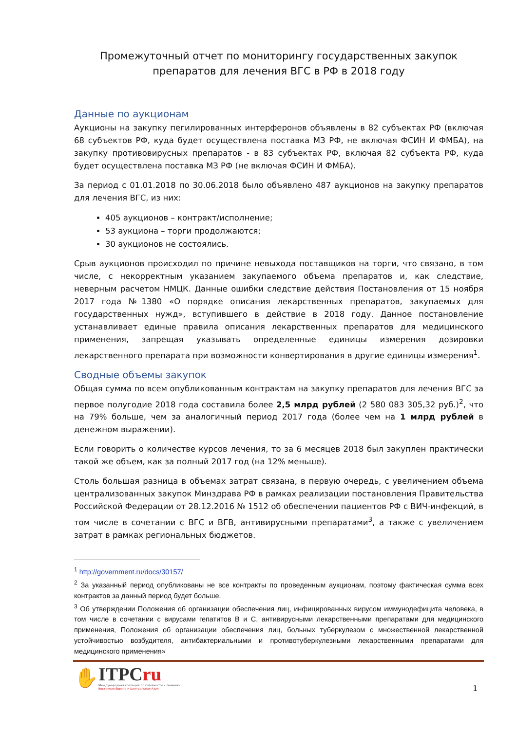Промежуточный отчет по мониторингу государственных закупок препаратов для лечения ВГС в РФ в 2018 году
Данные по аукционам
Аукционы на закупку пегилированных интерферонов объявлены в 82 субъектах РФ (включая 68 субъектов РФ, куда будет осуществлена поставка МЗ РФ, не включая ФСИН И ФМБА), на закупку противовирусных препаратов - в 83 субъектах РФ, включая 82 субъекта РФ, куда будет осуществлена поставка МЗ РФ (не включая ФСИН И ФМБА).
За период с 01.01.2018 по 30.06.2018 было объявлено 487 аукционов на закупку препаратов для лечения ВГС, из них:
405 аукционов – контракт/исполнение;
53 аукциона – торги продолжаются;
30 аукционов не состоялись.
Срыв аукционов происходил по причине невыхода поставщиков на торги, что связано, в том числе, с некорректным указанием закупаемого объема препаратов и, как следствие, неверным расчетом НМЦК. Данные ошибки следствие действия Постановления от 15 ноября 2017 года №1380 «О порядке описания лекарственных препаратов, закупаемых для государственных нужд», вступившего в действие в 2018 году. Данное постановление устанавливает единые правила описания лекарственных препаратов для медицинского применения, запрещая указывать определенные единицы измерения дозировки лекарственного препарата при возможности конвертирования в другие единицы измерения<sup>1</sup>.
Сводные объемы закупок
Общая сумма по всем опубликованным контрактам на закупку препаратов для лечения ВГС за первое полугодие 2018 года составила более 2,5 млрд рублей (2 580 083 305,32 руб.)<sup>2</sup>, что на 79% больше, чем за аналогичный период 2017 года (более чем на 1 млрд рублей в денежном выражении).
Если говорить о количестве курсов лечения, то за 6 месяцев 2018 был закуплен практически такой же объем, как за полный 2017 год (на 12% меньше).
Столь большая разница в объемах затрат связана, в первую очередь, с увеличением объема централизованных закупок Минздрава РФ в рамках реализации постановления Правительства Российской Федерации от 28.12.2016 № 1512 об обеспечении пациентов РФ с ВИЧ-инфекций, в том числе в сочетании с ВГС и ВГВ, антивирусными препаратами<sup>3</sup>, а также с увеличением затрат в рамках региональных бюджетов.
<sup>1</sup> http://government.ru/docs/30157/
<sup>2</sup> За указанный период опубликованы не все контракты по проведенным аукционам, поэтому фактическая сумма всех контрактов за данный период будет больше.
<sup>3</sup> Об утверждении Положения об организации обеспечения лиц, инфицированных вирусом иммунодефицита человека, в том числе в сочетании с вирусами гепатитов B и C, антивирусными лекарственными препаратами для медицинского применения, Положения об организации обеспечения лиц, больных туберкулезом с множественной лекарственной устойчивостью возбудителя, антибактериальными и противотуберкулезными лекарственными препаратами для медицинского применения»
✋
ITPCru
Международная коалиция по готовности к лечению
Восточная Европа и Центральная Азия
1